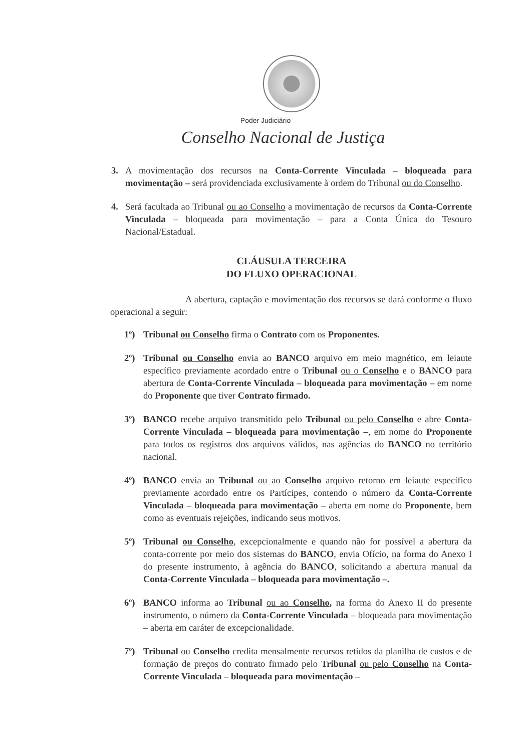Poder Judiciário
Conselho Nacional de Justiça
3. A movimentação dos recursos na Conta-Corrente Vinculada – bloqueada para movimentação – será providenciada exclusivamente à ordem do Tribunal ou do Conselho.
4. Será facultada ao Tribunal ou ao Conselho a movimentação de recursos da Conta-Corrente Vinculada – bloqueada para movimentação – para a Conta Única do Tesouro Nacional/Estadual.
CLÁUSULA TERCEIRA
DO FLUXO OPERACIONAL
A abertura, captação e movimentação dos recursos se dará conforme o fluxo operacional a seguir:
1º) Tribunal ou Conselho firma o Contrato com os Proponentes.
2º) Tribunal ou Conselho envia ao BANCO arquivo em meio magnético, em leiaute específico previamente acordado entre o Tribunal ou o Conselho e o BANCO para abertura de Conta-Corrente Vinculada – bloqueada para movimentação – em nome do Proponente que tiver Contrato firmado.
3º) BANCO recebe arquivo transmitido pelo Tribunal ou pelo Conselho e abre Conta-Corrente Vinculada – bloqueada para movimentação –, em nome do Proponente para todos os registros dos arquivos válidos, nas agências do BANCO no território nacional.
4º) BANCO envia ao Tribunal ou ao Conselho arquivo retorno em leiaute específico previamente acordado entre os Partícipes, contendo o número da Conta-Corrente Vinculada – bloqueada para movimentação – aberta em nome do Proponente, bem como as eventuais rejeições, indicando seus motivos.
5º) Tribunal ou Conselho, excepcionalmente e quando não for possível a abertura da conta-corrente por meio dos sistemas do BANCO, envia Ofício, na forma do Anexo I do presente instrumento, à agência do BANCO, solicitando a abertura manual da Conta-Corrente Vinculada – bloqueada para movimentação –.
6º) BANCO informa ao Tribunal ou ao Conselho, na forma do Anexo II do presente instrumento, o número da Conta-Corrente Vinculada – bloqueada para movimentação – aberta em caráter de excepcionalidade.
7º) Tribunal ou Conselho credita mensalmente recursos retidos da planilha de custos e de formação de preços do contrato firmado pelo Tribunal ou pelo Conselho na Conta-Corrente Vinculada – bloqueada para movimentação –